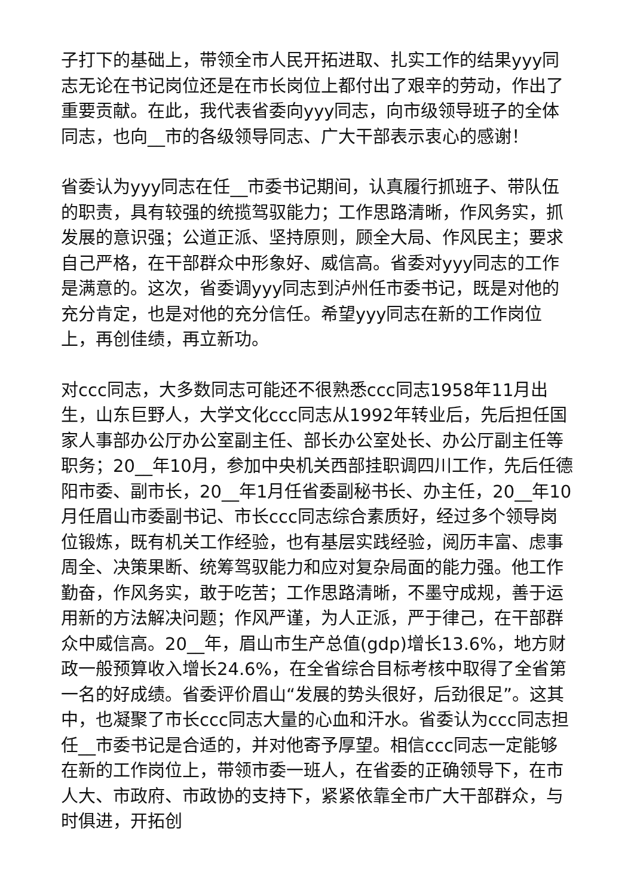子打下的基础上，带领全市人民开拓进取、扎实工作的结果yyy同志无论在书记岗位还是在市长岗位上都付出了艰辛的劳动，作出了重要贡献。在此，我代表省委向yyy同志，向市级领导班子的全体同志，也向__市的各级领导同志、广大干部表示衷心的感谢！
省委认为yyy同志在任__市委书记期间，认真履行抓班子、带队伍的职责，具有较强的统揽驾驭能力；工作思路清晰，作风务实，抓发展的意识强；公道正派、坚持原则，顾全大局、作风民主；要求自己严格，在干部群众中形象好、威信高。省委对yyy同志的工作是满意的。这次，省委调yyy同志到泸州任市委书记，既是对他的充分肯定，也是对他的充分信任。希望yyy同志在新的工作岗位上，再创佳绩，再立新功。
对ccc同志，大多数同志可能还不很熟悉ccc同志1958年11月出生，山东巨野人，大学文化ccc同志从1992年转业后，先后担任国家人事部办公厅办公室副主任、部长办公室处长、办公厅副主任等职务；20__年10月，参加中央机关西部挂职调四川工作，先后任德阳市委、副市长，20__年1月任省委副秘书长、办主任，20__年10月任眉山市委副书记、市长ccc同志综合素质好，经过多个领导岗位锻炼，既有机关工作经验，也有基层实践经验，阅历丰富、虑事周全、决策果断、统筹驾驭能力和应对复杂局面的能力强。他工作勤奋，作风务实，敢于吃苦；工作思路清晰，不墨守成规，善于运用新的方法解决问题；作风严谨，为人正派，严于律己，在干部群众中威信高。20__年，眉山市生产总值(gdp)增长13.6%，地方财政一般预算收入增长24.6%，在全省综合目标考核中取得了全省第一名的好成绩。省委评价眉山“发展的势头很好，后劲很足”。这其中，也凝聚了市长ccc同志大量的心血和汗水。省委认为ccc同志担任__市委书记是合适的，并对他寄予厚望。相信ccc同志一定能够在新的工作岗位上，带领市委一班人，在省委的正确领导下，在市人大、市政府、市政协的支持下，紧紧依靠全市广大干部群众，与时俱进，开拓创